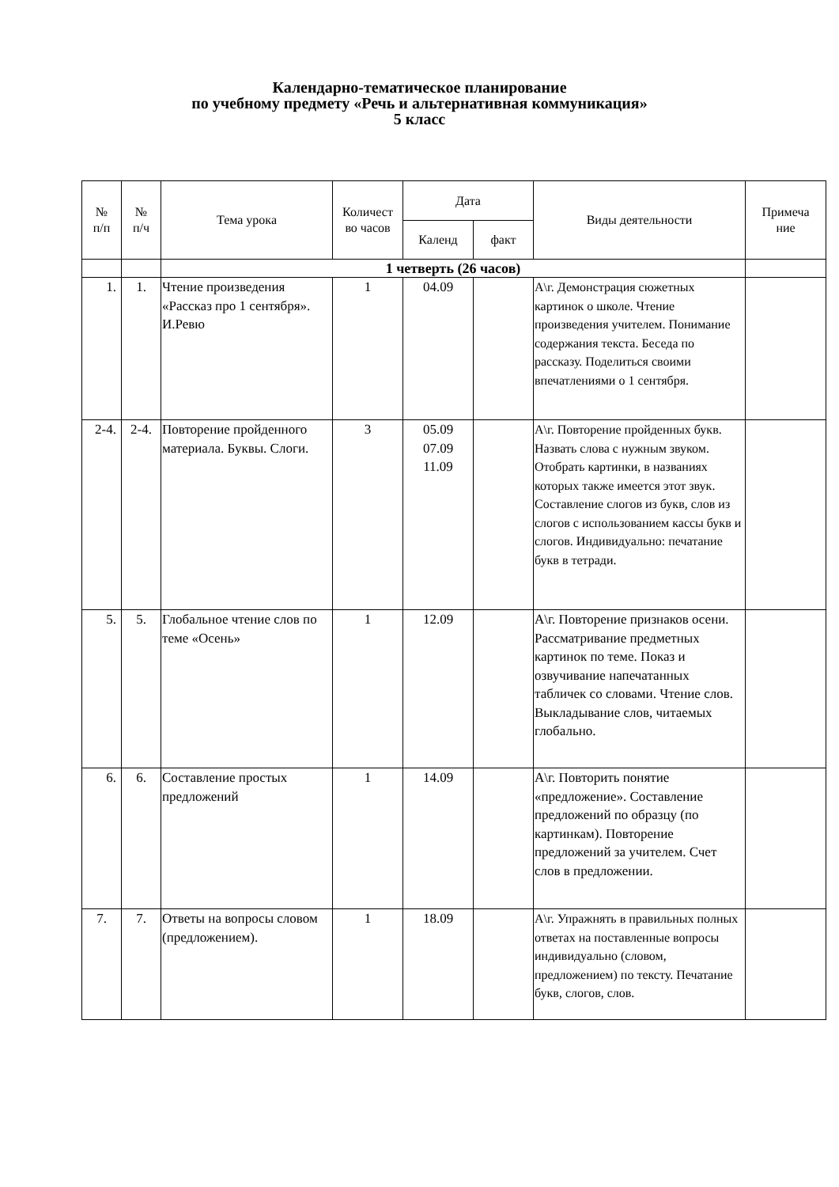Календарно-тематическое планирование
по учебному предмету «Речь и альтернативная коммуникация»
5 класс
| № п/п | № п/ч | Тема урока | Количест во часов | Дата | | Виды деятельности | Примеча ние |
| --- | --- | --- | --- | --- | --- | --- | --- |
| | | | | Календ | факт | | |
| | | 1 четверть (26 часов) | | | | | |
| 1. | 1. | Чтение произведения «Рассказ про 1 сентября». И.Ревю | 1 | 04.09 | | А\г. Демонстрация сюжетных картинок о школе. Чтение произведения учителем. Понимание содержания текста. Беседа по рассказу. Поделиться своими впечатлениями о 1 сентября. | |
| 2-4. | 2-4. | Повторение пройденного материала. Буквы. Слоги. | 3 | 05.09 07.09 11.09 | | А\г. Повторение пройденных букв. Назвать слова с нужным звуком. Отобрать картинки, в названиях которых также имеется этот звук. Составление слогов из букв, слов из слогов с использованием кассы букв и слогов. Индивидуально: печатание букв в тетради. | |
| 5. | 5. | Глобальное чтение слов по теме «Осень» | 1 | 12.09 | | А\г. Повторение признаков осени. Рассматривание предметных картинок по теме. Показ и озвучивание напечатанных табличек со словами. Чтение слов. Выкладывание слов, читаемых глобально. | |
| 6. | 6. | Составление простых предложений | 1 | 14.09 | | А\г. Повторить понятие «предложение». Составление предложений по образцу (по картинкам). Повторение предложений за учителем. Счет слов в предложении. | |
| 7. | 7. | Ответы на вопросы словом (предложением). | 1 | 18.09 | | А\г. Упражнять в правильных полных ответах на поставленные вопросы индивидуально (словом, предложением) по тексту. Печатание букв, слогов, слов. | |